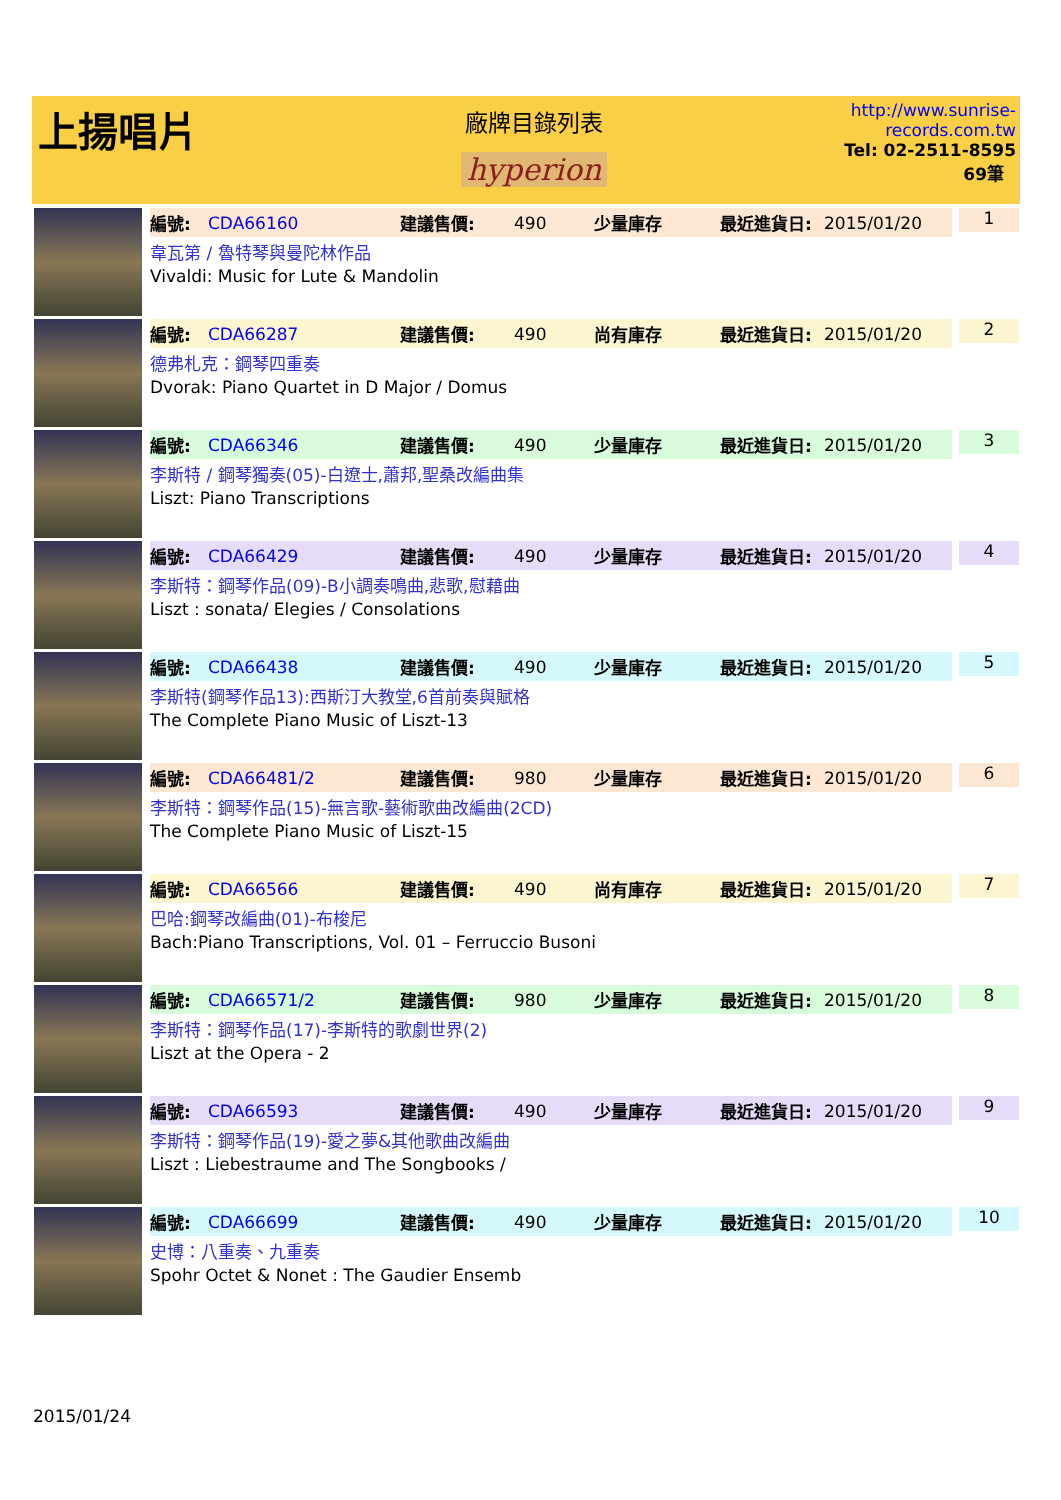上揚唱片
廠牌目錄列表
hyperion
http://www.sunrise-records.com.tw
Tel: 02-2511-8595
69筆
編號: CDA66160 建議售價: 490 少量庫存 最近進貨日: 2015/01/20
韋瓦第 / 魯特琴與曼陀林作品
Vivaldi: Music for Lute & Mandolin
1
編號: CDA66287 建議售價: 490 尚有庫存 最近進貨日: 2015/01/20
德弗札克：鋼琴四重奏
Dvorak: Piano Quartet in D Major / Domus
2
編號: CDA66346 建議售價: 490 少量庫存 最近進貨日: 2015/01/20
李斯特 / 鋼琴獨奏(05)-白遼士,蕭邦,聖桑改編曲集
Liszt: Piano Transcriptions
3
編號: CDA66429 建議售價: 490 少量庫存 最近進貨日: 2015/01/20
李斯特：鋼琴作品(09)-B小調奏鳴曲,悲歌,慰藉曲
Liszt : sonata/ Elegies / Consolations
4
編號: CDA66438 建議售價: 490 少量庫存 最近進貨日: 2015/01/20
李斯特(鋼琴作品13):西斯汀大教堂,6首前奏與賦格
The Complete Piano Music of Liszt-13
5
編號: CDA66481/2 建議售價: 980 少量庫存 最近進貨日: 2015/01/20
李斯特：鋼琴作品(15)-無言歌-藝術歌曲改編曲(2CD)
The Complete Piano Music of Liszt-15
6
編號: CDA66566 建議售價: 490 尚有庫存 最近進貨日: 2015/01/20
巴哈:鋼琴改編曲(01)-布梭尼
Bach:Piano Transcriptions, Vol. 01 – Ferruccio Busoni
7
編號: CDA66571/2 建議售價: 980 少量庫存 最近進貨日: 2015/01/20
李斯特：鋼琴作品(17)-李斯特的歌劇世界(2)
Liszt at the Opera - 2
8
編號: CDA66593 建議售價: 490 少量庫存 最近進貨日: 2015/01/20
李斯特：鋼琴作品(19)-愛之夢&其他歌曲改編曲
Liszt : Liebestraume and The Songbooks /
9
編號: CDA66699 建議售價: 490 少量庫存 最近進貨日: 2015/01/20
史博：八重奏、九重奏
Spohr Octet & Nonet : The Gaudier Ensemb
10
2015/01/24